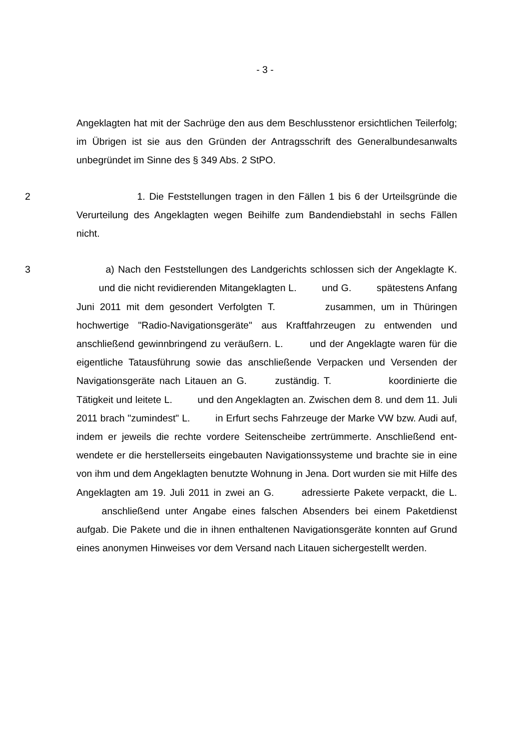- 3 -
Angeklagten hat mit der Sachrüge den aus dem Beschlusstenor ersichtlichen Teilerfolg; im Übrigen ist sie aus den Gründen der Antragsschrift des General­bundesanwalts unbegründet im Sinne des § 349 Abs. 2 StPO.
2    1. Die Feststellungen tragen in den Fällen 1 bis 6 der Urteilsgründe die Verurteilung des Angeklagten wegen Beihilfe zum Bandendiebstahl in sechs Fällen nicht.
3    a) Nach den Feststellungen des Landgerichts schlossen sich der Ange­klagte K.    und die nicht revidierenden Mitangeklagten L.    und G.    spätestens Anfang Juni 2011 mit dem gesondert Verfolgten T.      zu­sammen, um in Thüringen hochwertige "Radio-Navigationsgeräte" aus Kraft­fahrzeugen zu entwenden und anschließend gewinnbringend zu veräußern. L.    und der Angeklagte waren für die eigentliche Tatausführung sowie das anschließende Verpacken und Versenden der Navigationsgeräte nach Litauen an G.    zuständig. T.       koordinierte die Tätigkeit und leitete L.    und den Angeklagten an. Zwischen dem 8. und dem 11. Juli 2011 brach "zu­mindest" L.    in Erfurt sechs Fahrzeuge der Marke VW bzw. Audi auf, indem er jeweils die rechte vordere Seitenscheibe zertrümmerte. Anschließend ent­wendete er die herstellerseits eingebauten Navigationssysteme und brachte sie in eine von ihm und dem Angeklagten benutzte Wohnung in Jena. Dort wurden sie mit Hilfe des Angeklagten am 19. Juli 2011 in zwei an G.    adressierte Pakete verpackt, die L.    anschließend unter Angabe eines falschen Absen­ders bei einem Paketdienst aufgab. Die Pakete und die in ihnen enthaltenen Navigationsgeräte konnten auf Grund eines anonymen Hinweises vor dem Ver­sand nach Litauen sichergestellt werden.